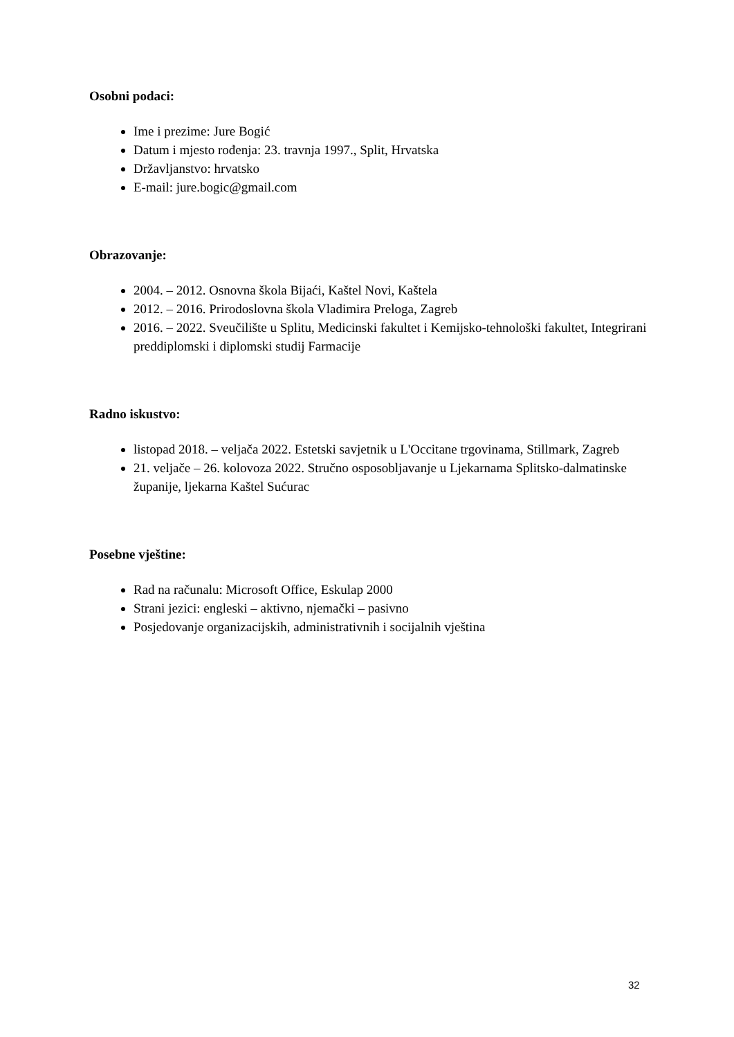Osobni podaci:
Ime i prezime: Jure Bogić
Datum i mjesto rođenja: 23. travnja 1997., Split, Hrvatska
Državljanstvo: hrvatsko
E-mail: jure.bogic@gmail.com
Obrazovanje:
2004. – 2012. Osnovna škola Bijaći, Kaštel Novi, Kaštela
2012. – 2016. Prirodoslovna škola Vladimira Preloga, Zagreb
2016. – 2022. Sveučilište u Splitu, Medicinski fakultet i Kemijsko-tehnološki fakultet, Integrirani preddiplomski i diplomski studij Farmacije
Radno iskustvo:
listopad 2018. – veljača 2022. Estetski savjetnik u L'Occitane trgovinama, Stillmark, Zagreb
21. veljače – 26. kolovoza 2022. Stručno osposobljavanje u Ljekarnama Splitsko-dalmatinske županije, ljekarna Kaštel Sućurac
Posebne vještine:
Rad na računalu: Microsoft Office, Eskulap 2000
Strani jezici: engleski – aktivno, njemački – pasivno
Posjedovanje organizacijskih, administrativnih i socijalnih vještina
32